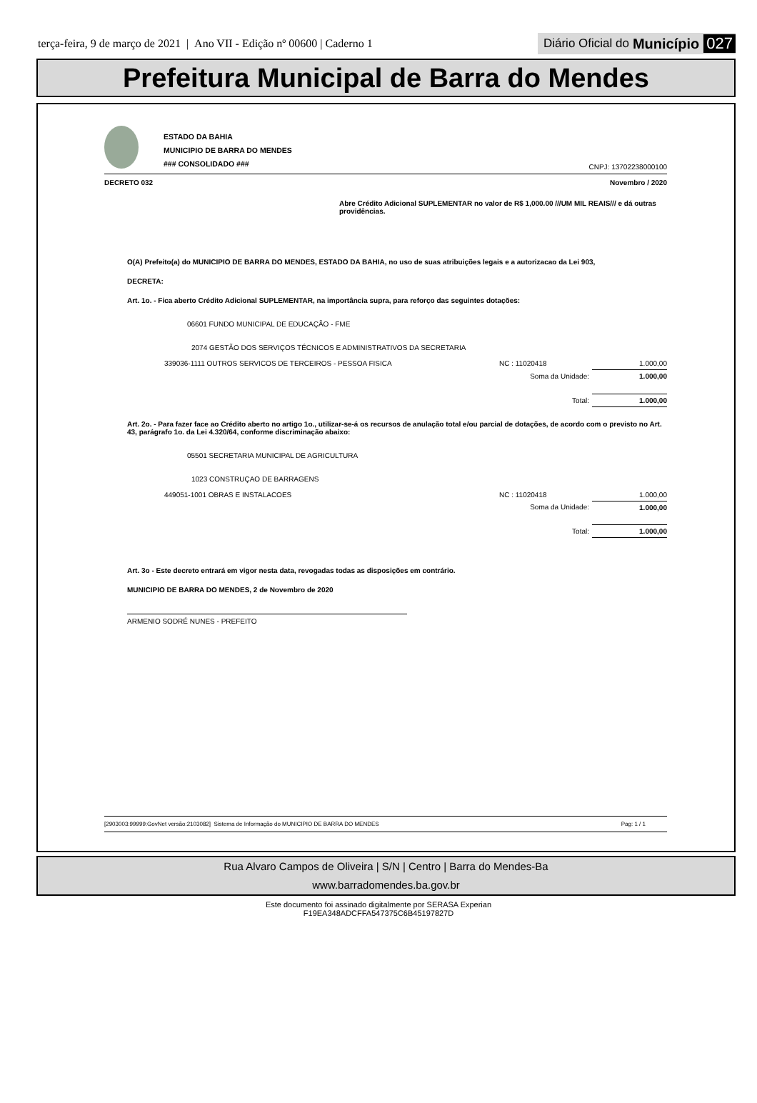terça-feira, 9 de março de 2021 | Ano VII - Edição nº 00600 | Caderno 1
Diário Oficial do Município 027
Prefeitura Municipal de Barra do Mendes
ESTADO DA BAHIA
MUNICIPIO DE BARRA DO MENDES
### CONSOLIDADO ###
CNPJ: 13702238000100
DECRETO 032 Novembro / 2020
Abre Crédito Adicional SUPLEMENTAR no valor de R$ 1,000.00 ///UM MIL REAIS/// e dá outras providências.
O(A) Prefeito(a) do MUNICIPIO DE BARRA DO MENDES, ESTADO DA BAHIA, no uso de suas atribuições legais e a autorizacao da Lei 903,
DECRETA:
Art. 1o. - Fica aberto Crédito Adicional SUPLEMENTAR, na importância supra, para reforço das seguintes dotações:
06601 FUNDO MUNICIPAL DE EDUCAÇÃO - FME
2074 GESTÃO DOS SERVIÇOS TÉCNICOS E ADMINISTRATIVOS DA SECRETARIA
| 339036-1111 OUTROS SERVICOS DE TERCEIROS - PESSOA FISICA | NC : 11020418 | 1.000,00 |
| | Soma da Unidade: | 1.000,00 |
| | Total: | 1.000,00 |
Art. 2o. - Para fazer face ao Crédito aberto no artigo 1o., utilizar-se-á os recursos de anulação total e/ou parcial de dotações, de acordo com o previsto no Art. 43, parágrafo 1o. da Lei 4.320/64, conforme discriminação abaixo:
05501 SECRETARIA MUNICIPAL DE AGRICULTURA
1023 CONSTRUÇAO DE BARRAGENS
| 449051-1001 OBRAS E INSTALACOES | NC : 11020418 | 1.000,00 |
| | Soma da Unidade: | 1.000,00 |
| | Total: | 1.000,00 |
Art. 3o - Este decreto entrará em vigor nesta data, revogadas todas as disposições em contrário.
MUNICIPIO DE BARRA DO MENDES, 2 de Novembro de 2020
ARMENIO SODRÉ NUNES - PREFEITO
[2903003:99999:GovNet versão:2103082] Sistema de Informação do MUNICIPIO DE BARRA DO MENDES Pag: 1 / 1
Rua Alvaro Campos de Oliveira | S/N | Centro | Barra do Mendes-Ba
www.barradomendes.ba.gov.br
Este documento foi assinado digitalmente por SERASA Experian
F19EA348ADCFFA547375C6B45197827D